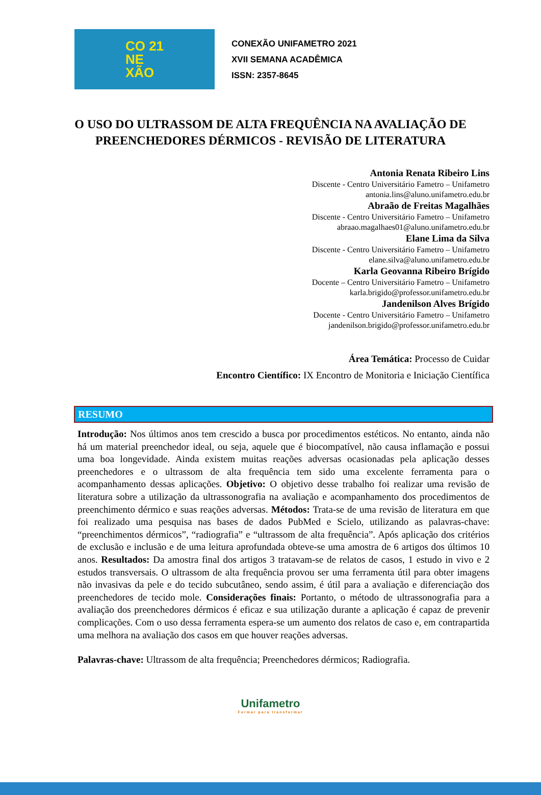CO 21
NE
XÃO
CONEXÃO UNIFAMETRO 2021
XVII SEMANA ACADÊMICA
ISSN: 2357-8645
O USO DO ULTRASSOM DE ALTA FREQUÊNCIA NA AVALIAÇÃO DE PREENCHEDORES DÉRMICOS - REVISÃO DE LITERATURA
Antonia Renata Ribeiro Lins
Discente - Centro Universitário Fametro – Unifametro
antonia.lins@aluno.unifametro.edu.br
Abraão de Freitas Magalhães
Discente - Centro Universitário Fametro – Unifametro
abraao.magalhaes01@aluno.unifametro.edu.br
Elane Lima da Silva
Discente - Centro Universitário Fametro – Unifametro
elane.silva@aluno.unifametro.edu.br
Karla Geovanna Ribeiro Brígido
Docente – Centro Universitário Fametro – Unifametro
karla.brigido@professor.unifametro.edu.br
Jandenilson Alves Brígido
Docente - Centro Universitário Fametro – Unifametro
jandenilson.brigido@professor.unifametro.edu.br
Área Temática: Processo de Cuidar
Encontro Científico: IX Encontro de Monitoria e Iniciação Científica
RESUMO
Introdução: Nos últimos anos tem crescido a busca por procedimentos estéticos. No entanto, ainda não há um material preenchedor ideal, ou seja, aquele que é biocompatível, não causa inflamação e possui uma boa longevidade. Ainda existem muitas reações adversas ocasionadas pela aplicação desses preenchedores e o ultrassom de alta frequência tem sido uma excelente ferramenta para o acompanhamento dessas aplicações. Objetivo: O objetivo desse trabalho foi realizar uma revisão de literatura sobre a utilização da ultrassonografia na avaliação e acompanhamento dos procedimentos de preenchimento dérmico e suas reações adversas. Métodos: Trata-se de uma revisão de literatura em que foi realizado uma pesquisa nas bases de dados PubMed e Scielo, utilizando as palavras-chave: “preenchimentos dérmicos”, “radiografia” e “ultrassom de alta frequência”. Após aplicação dos critérios de exclusão e inclusão e de uma leitura aprofundada obteve-se uma amostra de 6 artigos dos últimos 10 anos. Resultados: Da amostra final dos artigos 3 tratavam-se de relatos de casos, 1 estudo in vivo e 2 estudos transversais. O ultrassom de alta frequência provou ser uma ferramenta útil para obter imagens não invasivas da pele e do tecido subcutâneo, sendo assim, é útil para a avaliação e diferenciação dos preenchedores de tecido mole. Considerações finais: Portanto, o método de ultrassonografia para a avaliação dos preenchedores dérmicos é eficaz e sua utilização durante a aplicação é capaz de prevenir complicações. Com o uso dessa ferramenta espera-se um aumento dos relatos de caso e, em contrapartida uma melhora na avaliação dos casos em que houver reações adversas.
Palavras-chave: Ultrassom de alta frequência; Preenchedores dérmicos; Radiografia.
Unifametro
Formar para transformar